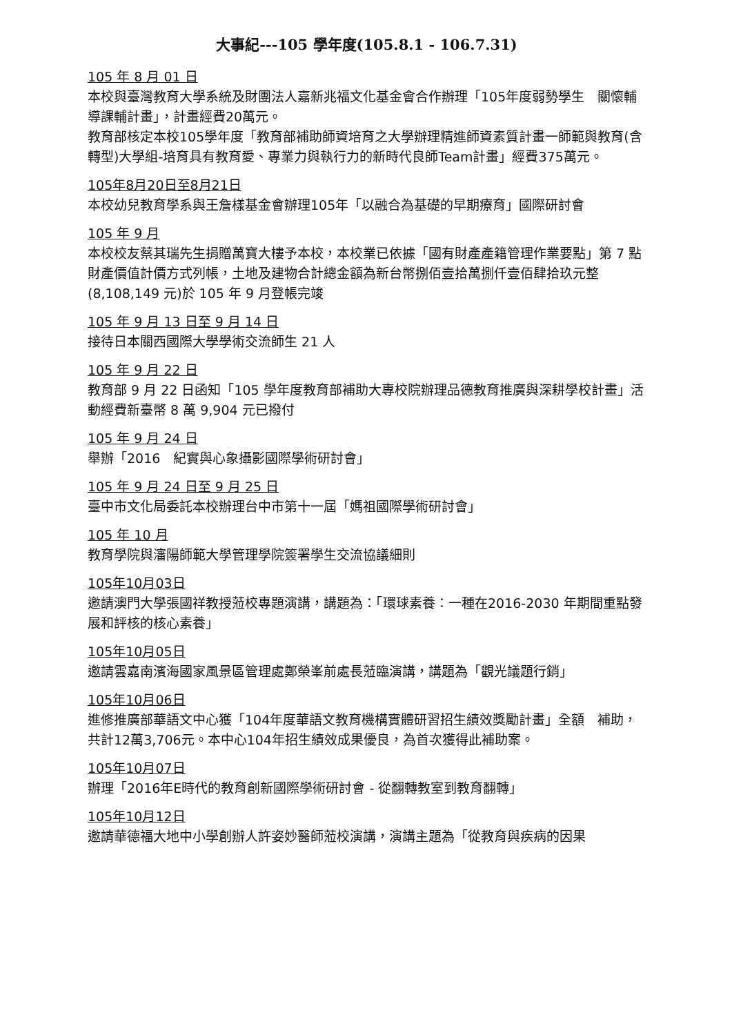大事紀---105 學年度(105.8.1 - 106.7.31)
105 年 8 月 01 日
本校與臺灣教育大學系統及財團法人嘉新兆福文化基金會合作辦理「105年度弱勢學生　關懷輔導課輔計畫」，計畫經費20萬元。
教育部核定本校105學年度「教育部補助師資培育之大學辦理精進師資素質計畫一師範與教育(含轉型)大學組-培育具有教育愛、專業力與執行力的新時代良師Team計畫」經費375萬元。
105年8月20日至8月21日
本校幼兒教育學系與王詹樣基金會辦理105年「以融合為基礎的早期療育」國際研討會
105 年 9 月
本校校友蔡其瑞先生捐贈萬寶大樓予本校，本校業已依據「國有財產產籍管理作業要點」第 7 點財產價值計價方式列帳，土地及建物合計總金額為新台幣捌佰壹拾萬捌仟壹佰肆拾玖元整(8,108,149 元)於 105 年 9 月登帳完竣
105 年 9 月 13 日至 9 月 14 日
接待日本關西國際大學學術交流師生 21 人
105 年 9 月 22 日
教育部 9 月 22 日函知「105 學年度教育部補助大專校院辦理品德教育推廣與深耕學校計畫」活動經費新臺幣 8 萬 9,904 元已撥付
105 年 9 月 24 日
舉辦「2016　紀實與心象攝影國際學術研討會」
105 年 9 月 24 日至 9 月 25 日
臺中市文化局委託本校辦理台中市第十一屆「媽祖國際學術研討會」
105 年 10 月
教育學院與瀋陽師範大學管理學院簽署學生交流協議細則
105年10月03日
邀請澳門大學張國祥教授蒞校專題演講，講題為：「環球素養：一種在2016-2030 年期間重點發展和評核的核心素養」
105年10月05日
邀請雲嘉南濱海國家風景區管理處鄭榮峯前處長蒞臨演講，講題為「觀光議題行銷」
105年10月06日
進修推廣部華語文中心獲「104年度華語文教育機構實體研習招生績效獎勵計畫」全額　補助，共計12萬3,706元。本中心104年招生績效成果優良，為首次獲得此補助案。
105年10月07日
辦理「2016年E時代的教育創新國際學術研討會 - 從翻轉教室到教育翻轉」
105年10月12日
邀請華德福大地中小學創辦人許姿妙醫師蒞校演講，演講主題為「從教育與疾病的因果